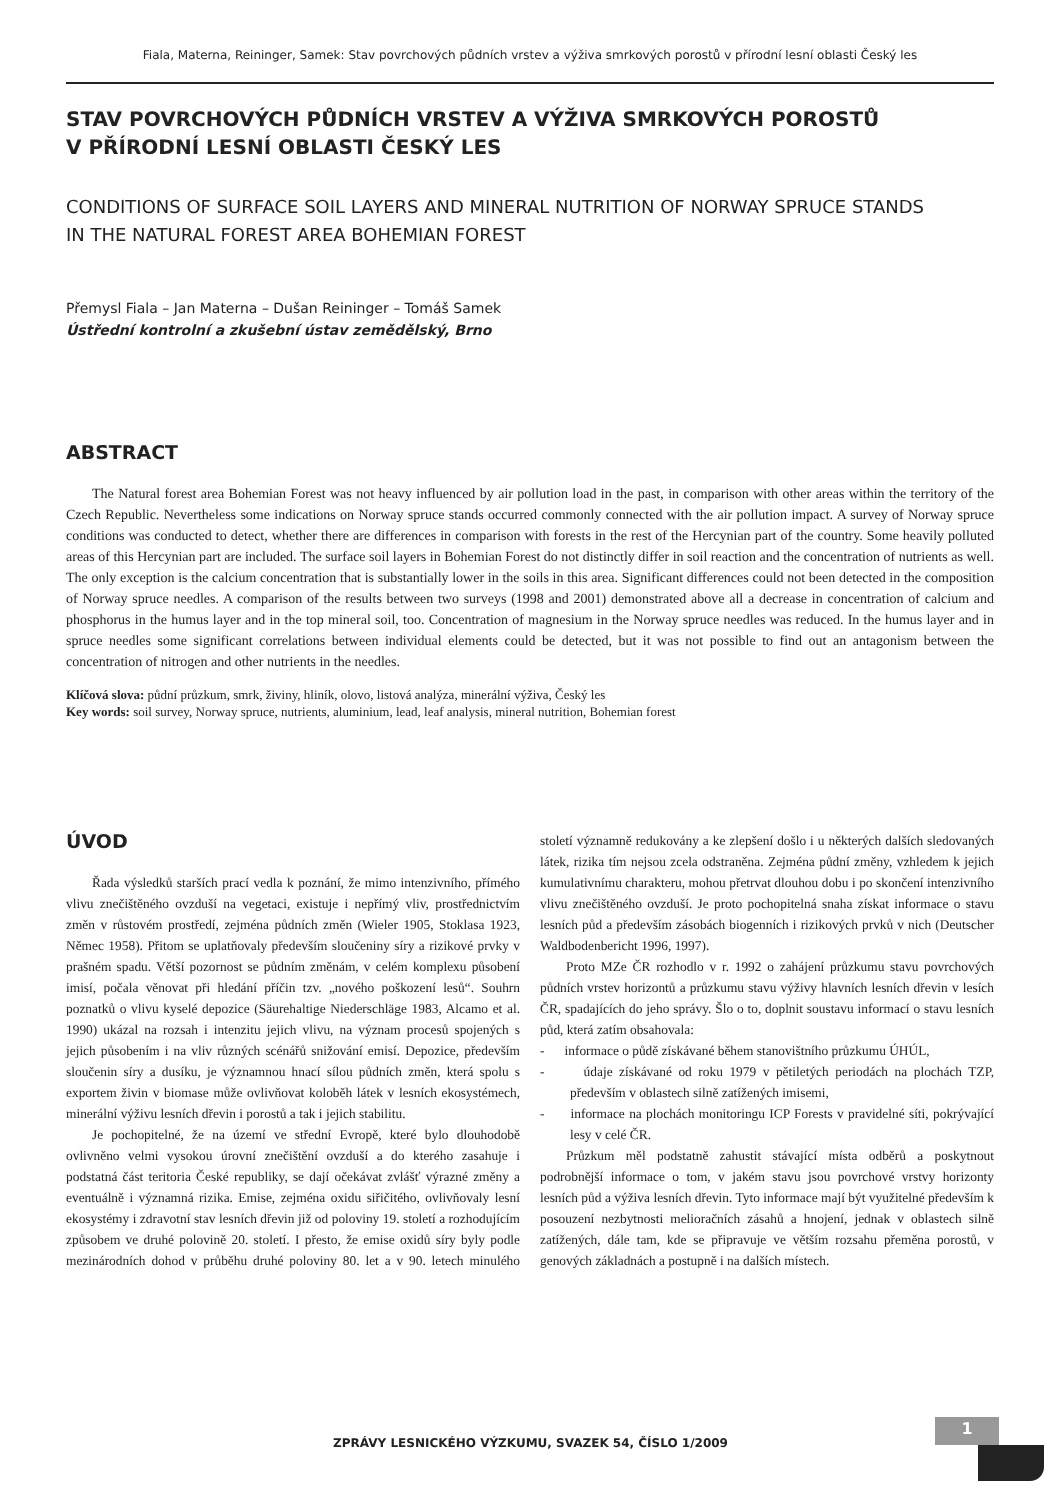Fiala, Materna, Reininger, Samek: Stav povrchových půdních vrstev a výživa smrkových porostů v přírodní lesní oblasti Český les
STAV POVRCHOVÝCH PŮDNÍCH VRSTEV A VÝŽIVA SMRKOVÝCH POROSTŮ
V PŘÍRODNÍ LESNÍ OBLASTI ČESKÝ LES
CONDITIONS OF SURFACE SOIL LAYERS AND MINERAL NUTRITION OF NORWAY SPRUCE STANDS
IN THE NATURAL FOREST AREA BOHEMIAN FOREST
Přemysl Fiala – Jan Materna – Dušan Reininger – Tomáš Samek
Ústřední kontrolní a zkušební ústav zemědělský, Brno
ABSTRACT
The Natural forest area Bohemian Forest was not heavy influenced by air pollution load in the past, in comparison with other areas within the territory of the Czech Republic. Nevertheless some indications on Norway spruce stands occurred commonly connected with the air pollution impact. A survey of Norway spruce conditions was conducted to detect, whether there are differences in comparison with forests in the rest of the Hercynian part of the country. Some heavily polluted areas of this Hercynian part are included. The surface soil layers in Bohemian Forest do not distinctly differ in soil reaction and the concentration of nutrients as well. The only exception is the calcium concentration that is substantially lower in the soils in this area. Significant differences could not been detected in the composition of Norway spruce needles. A comparison of the results between two surveys (1998 and 2001) demonstrated above all a decrease in concentration of calcium and phosphorus in the humus layer and in the top mineral soil, too. Concentration of magnesium in the Norway spruce needles was reduced. In the humus layer and in spruce needles some significant correlations between individual elements could be detected, but it was not possible to find out an antagonism between the concentration of nitrogen and other nutrients in the needles.
Klíčová slova: půdní průzkum, smrk, živiny, hliník, olovo, listová analýza, minerální výživa, Český les
Key words: soil survey, Norway spruce, nutrients, aluminium, lead, leaf analysis, mineral nutrition, Bohemian forest
ÚVOD
Řada výsledků starších prací vedla k poznání, že mimo intenzivního, přímého vlivu znečištěného ovzduší na vegetaci, existuje i nepřímý vliv, prostřednictvím změn v růstovém prostředí, zejména půdních změn (Wieler 1905, Stoklasa 1923, Němec 1958). Přitom se uplatňovaly především sloučeniny síry a rizikové prvky v prašném spadu. Větší pozornost se půdním změnám, v celém komplexu působení imisí, počala věnovat při hledání příčin tzv. „nového poškození lesů“. Souhrn poznatků o vlivu kyselé depozice (Säurehaltige Niederschläge 1983, Alcamo et al. 1990) ukázal na rozsah i intenzitu jejich vlivu, na význam procesů spojených s jejich působením i na vliv různých scénářů snižování emisí. Depozice, především sloučenin síry a dusíku, je významnou hnací sílou půdních změn, která spolu s exportem živin v biomase může ovlivňovat koloběh látek v lesních ekosystémech, minerální výživu lesních dřevin i porostů a tak i jejich stabilitu.
Je pochopitelné, že na území ve střední Evropě, které bylo dlouhodobě ovlivněno velmi vysokou úrovní znečištění ovzduší a do kterého zasahuje i podstatná část teritoria České republiky, se dají očekávat zvlášť výrazné změny a eventuálně i významná rizika. Emise, zejména oxidu siřičitého, ovlivňovaly lesní ekosystémy i zdravotní stav lesních dřevin již od poloviny 19. století a rozhodujícím způsobem ve druhé polovině 20. století. I přesto, že emise oxidů síry byly podle mezinárodních dohod v průběhu druhé poloviny 80. let a v 90. letech minulého století významně redukovány a ke zlepšení došlo i u některých dalších sledovaných látek, rizika tím nejsou zcela odstraněna. Zejména půdní změny, vzhledem k jejich kumulativnímu charakteru, mohou přetrvat dlouhou dobu i po skončení intenzivního vlivu znečištěného ovzduší. Je proto pochopitelná snaha získat informace o stavu lesních půd a především zásobách biogenních i rizikových prvků v nich (Deutscher Waldbodenbericht 1996, 1997).
Proto MZe ČR rozhodlo v r. 1992 o zahájení průzkumu stavu povrchových půdních vrstev horizontů a průzkumu stavu výživy hlavních lesních dřevin v lesích ČR, spadajících do jeho správy. Šlo o to, doplnit soustavu informací o stavu lesních půd, která zatím obsahovala:
- informace o půdě získávané během stanovištního průzkumu ÚHÚL,
- údaje získávané od roku 1979 v pětiletých periodách na plochách TZP, především v oblastech silně zatížených imisemi,
- informace na plochách monitoringu ICP Forests v pravidelné síti, pokrývající lesy v celé ČR.
Průzkum měl podstatně zahustit stávající místa odběrů a poskytnout podrobnější informace o tom, v jakém stavu jsou povrchové vrstvy horizonty lesních půd a výživa lesních dřevin. Tyto informace mají být využitelné především k posouzení nezbytnosti melioračních zásahů a hnojení, jednak v oblastech silně zatížených, dále tam, kde se připravuje ve větším rozsahu přeměna porostů, v genových základnách a postupně i na dalších místech.
ZPRÁVY LESNICKÉHO VÝZKUMU, SVAZEK 54, ČÍSLO 1/2009
1